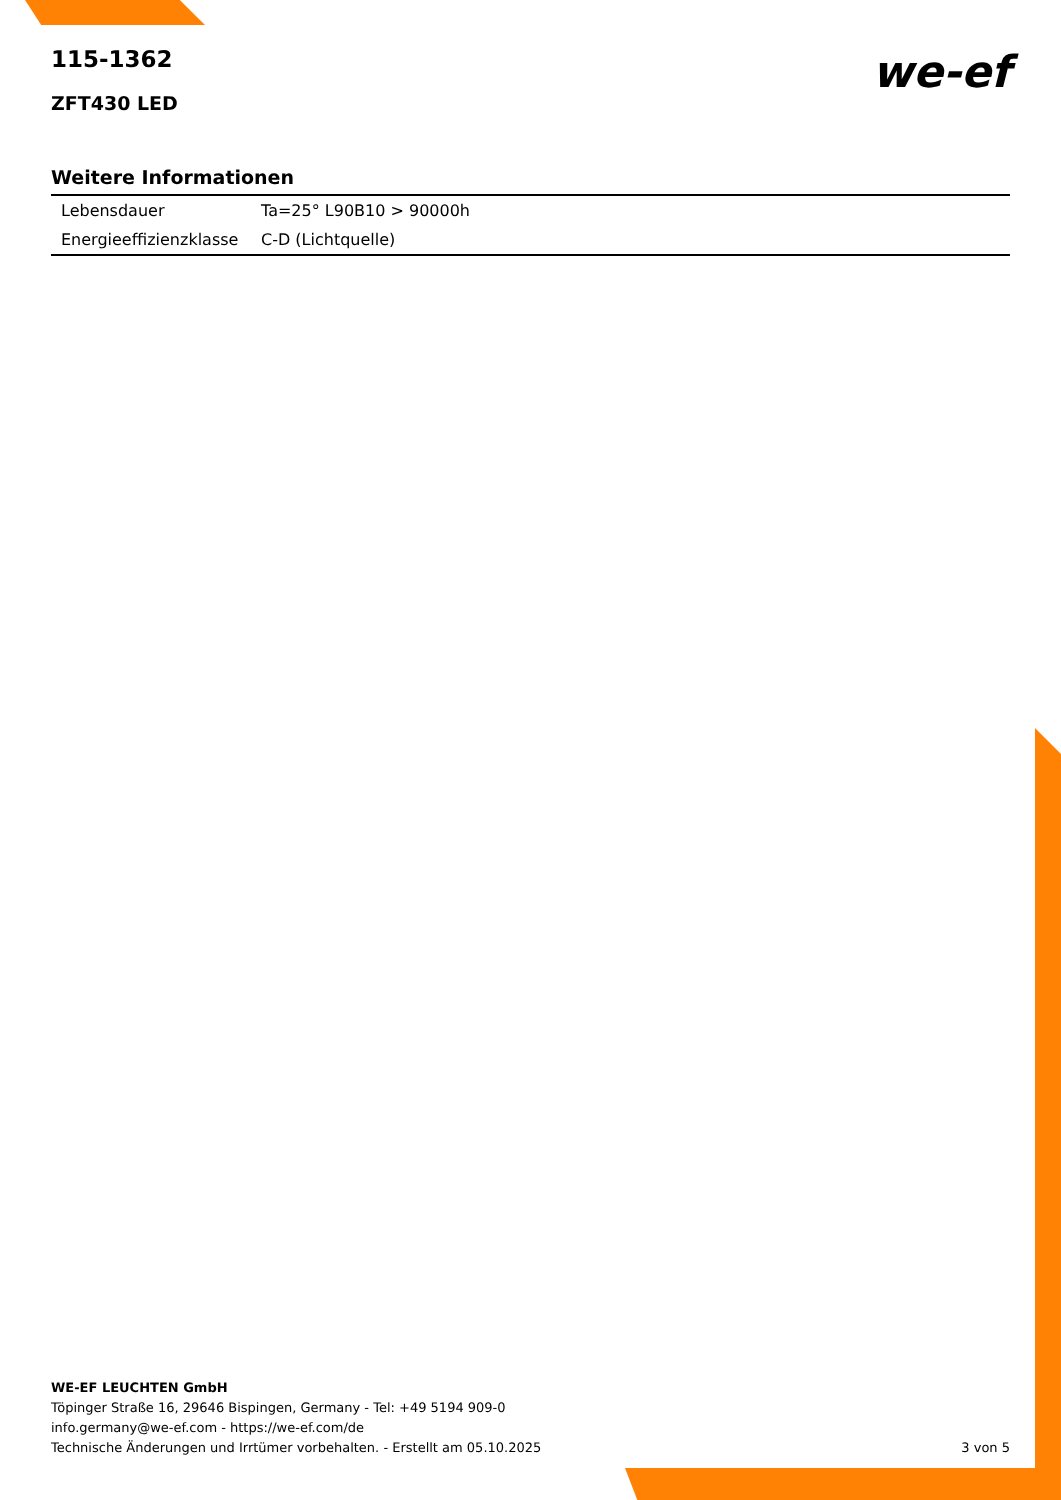we-ef
115-1362
ZFT430 LED
Weitere Informationen
| Lebensdauer | Ta=25° L90B10 > 90000h |
| Energieeffizienzklasse | C-D (Lichtquelle) |
WE-EF LEUCHTEN GmbH
Töpinger Straße 16, 29646 Bispingen, Germany - Tel: +49 5194 909-0
info.germany@we-ef.com - https://we-ef.com/de
3 von 5 Technische Änderungen und Irrtümer vorbehalten. - Erstellt am 05.10.2025